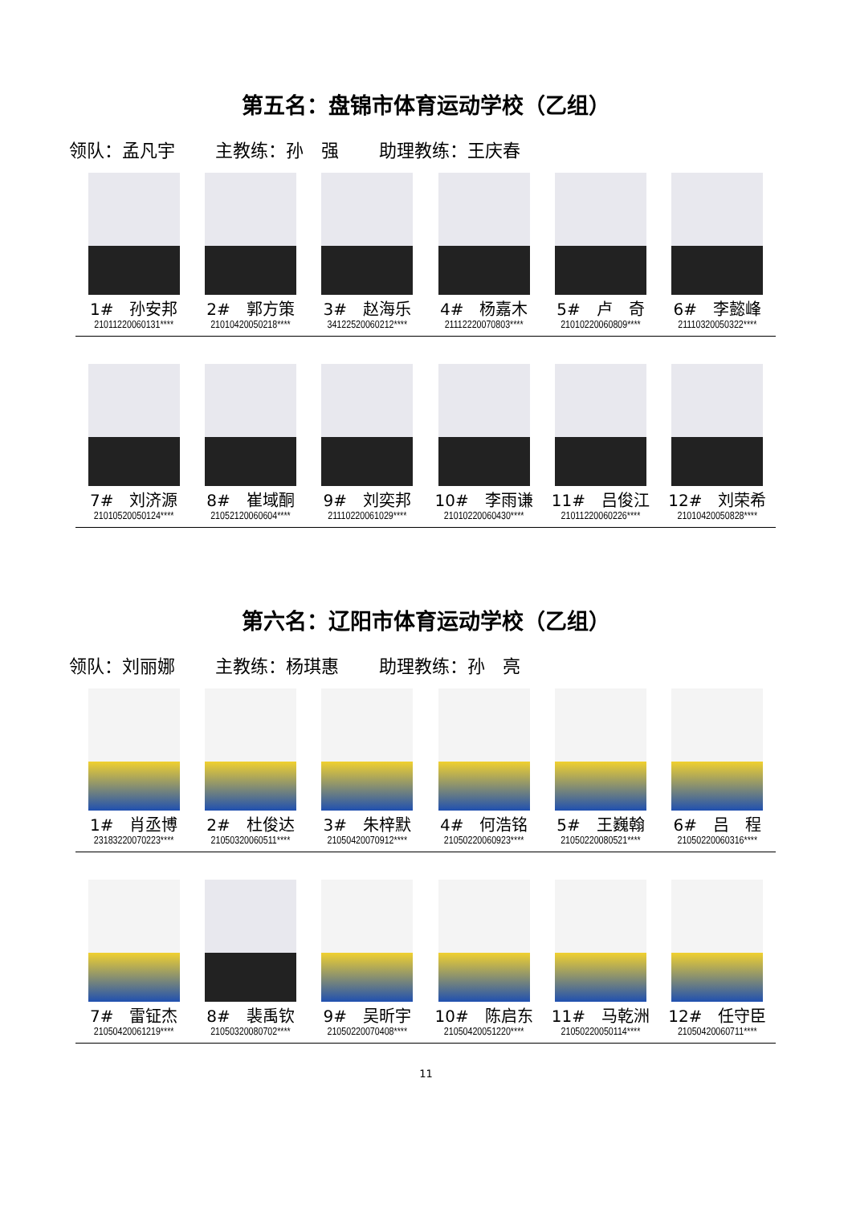第五名：盘锦市体育运动学校（乙组）
领队：孟凡宇 主教练：孙　强 助理教练：王庆春
| 1# 孙安邦 21011220060131**** | 2# 郭方策 21010420050218**** | 3# 赵海乐 34122520060212**** | 4# 杨嘉木 21112220070803**** | 5# 卢 奇 21010220060809**** | 6# 李懿峰 21110320050322**** |
| 7# 刘济源 21010520050124**** | 8# 崔域酮 21052120060604**** | 9# 刘奕邦 21110220061029**** | 10# 李雨谦 21010220060430**** | 11# 吕俊江 21011220060226**** | 12# 刘荣希 21010420050828**** |
第六名：辽阳市体育运动学校（乙组）
领队：刘丽娜 主教练：杨琪惠 助理教练：孙　亮
| 1# 肖丞博 23183220070223**** | 2# 杜俊达 21050320060511**** | 3# 朱梓默 21050420070912**** | 4# 何浩铭 21050220060923**** | 5# 王巍翰 21050220080521**** | 6# 吕 程 21050220060316**** |
| 7# 雷钲杰 21050420061219**** | 8# 裴禹钦 21050320080702**** | 9# 吴昕宇 21050220070408**** | 10# 陈启东 21050420051220**** | 11# 马乾洲 21050220050114**** | 12# 任守臣 21050420060711**** |
11